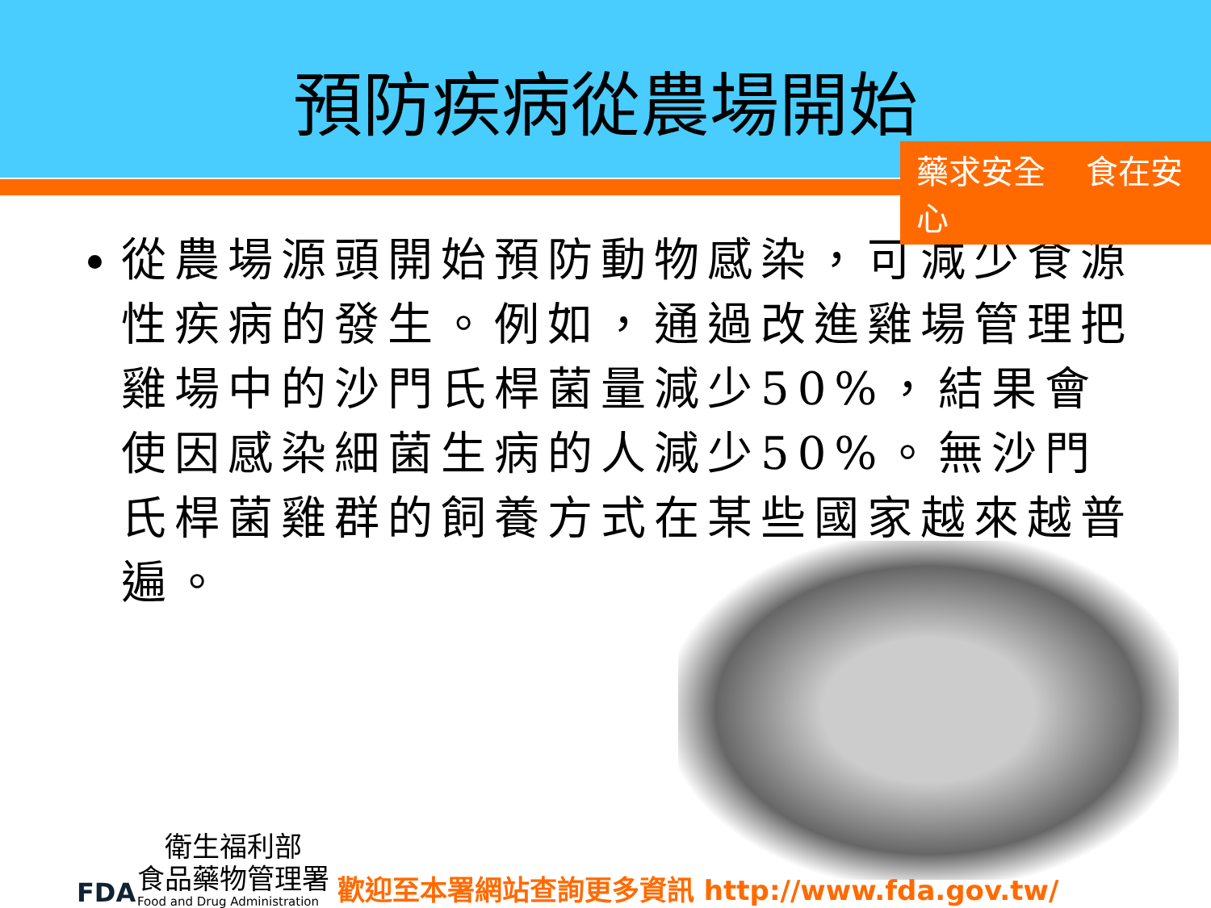預防疾病從農場開始
藥求安全 食在安心
從農場源頭開始預防動物感染，可減少食源性疾病的發生。例如，通過改進雞場管理把雞場中的沙門氏桿菌量減少50%，結果會使因感染細菌生病的人減少50%。無沙門氏桿菌雞群的飼養方式在某些國家越來越普遍。
FDA
　衛生福利部
食品藥物管理署
Food and Drug Administration
歡迎至本署網站查詢更多資訊 http://www.fda.gov.tw/